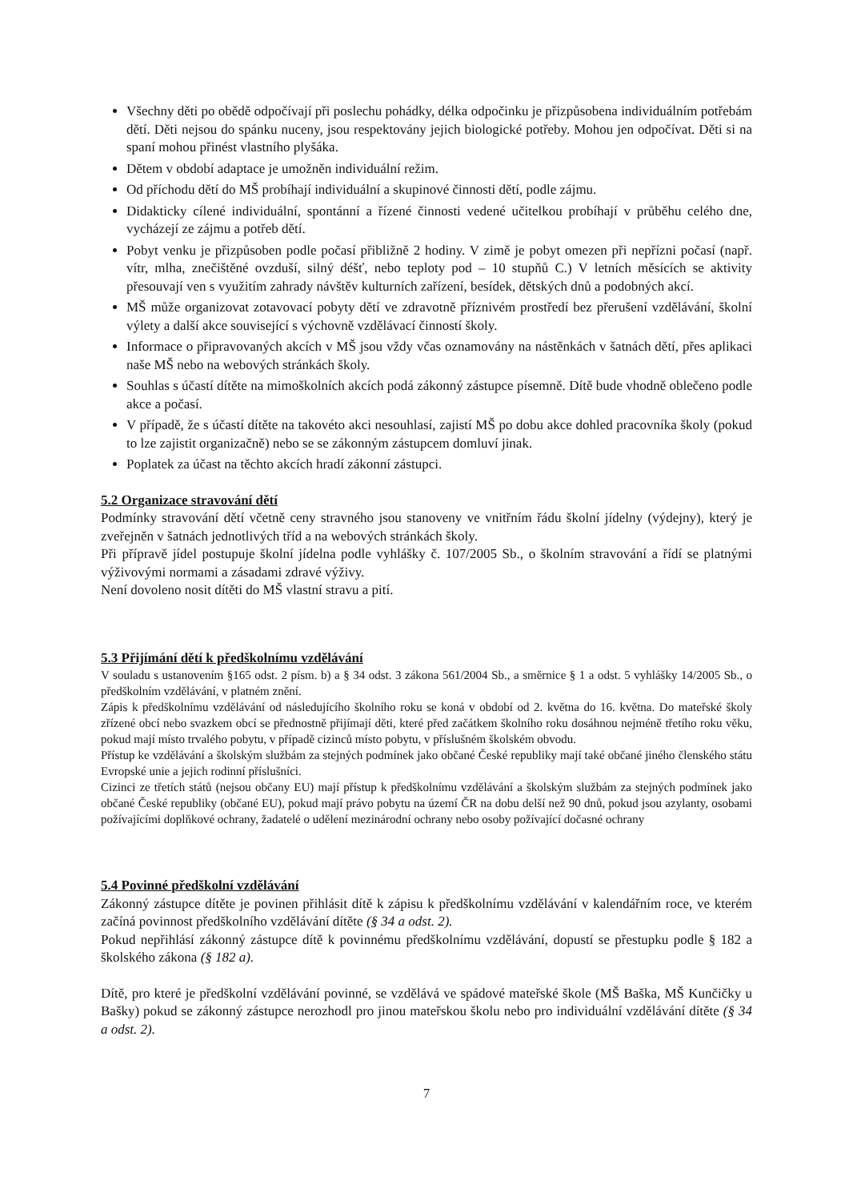Všechny děti po obědě odpočívají při poslechu pohádky, délka odpočinku je přizpůsobena individuálním potřebám dětí. Děti nejsou do spánku nuceny, jsou respektovány jejich biologické potřeby. Mohou jen odpočívat. Děti si na spaní mohou přinést vlastního plyšáka.
Dětem v období adaptace je umožněn individuální režim.
Od příchodu dětí do MŠ probíhají individuální a skupinové činnosti dětí, podle zájmu.
Didakticky cílené individuální, spontánní a řízené činnosti vedené učitelkou probíhají v průběhu celého dne, vycházejí ze zájmu a potřeb dětí.
Pobyt venku je přizpůsoben podle počasí přibližně 2 hodiny. V zimě je pobyt omezen při nepřízni počasí (např. vítr, mlha, znečištěné ovzduší, silný déšť, nebo teploty pod – 10 stupňů C.) V letních měsících se aktivity přesouvají ven s využitím zahrady návštěv kulturních zařízení, besídek, dětských dnů a podobných akcí.
MŠ může organizovat zotavovací pobyty dětí ve zdravotně příznivém prostředí bez přerušení vzdělávání, školní výlety a další akce související s výchovně vzdělávací činností školy.
Informace o připravovaných akcích v MŠ jsou vždy včas oznamovány na nástěnkách v šatnách dětí, přes aplikaci naše MŠ nebo na webových stránkách školy.
Souhlas s účastí dítěte na mimoškolních akcích podá zákonný zástupce písemně. Dítě bude vhodně oblečeno podle akce a počasí.
V případě, že s účastí dítěte na takovéto akci nesouhlasí, zajistí MŠ po dobu akce dohled pracovníka školy (pokud to lze zajistit organizačně) nebo se se zákonným zástupcem domluví jinak.
Poplatek za účast na těchto akcích hradí zákonní zástupci.
5.2 Organizace stravování dětí
Podmínky stravování dětí včetně ceny stravného jsou stanoveny ve vnitřním řádu školní jídelny (výdejny), který je zveřejněn v šatnách jednotlivých tříd a na webových stránkách školy.
Při přípravě jídel postupuje školní jídelna podle vyhlášky č. 107/2005 Sb., o školním stravování a řídí se platnými výživovými normami a zásadami zdravé výživy.
Není dovoleno nosit dítěti do MŠ vlastní stravu a pití.
5.3 Přijímání dětí k předškolnímu vzdělávání
V souladu s ustanovením §165 odst. 2 písm. b) a § 34 odst. 3 zákona 561/2004 Sb., a směrnice § 1 a odst. 5 vyhlášky 14/2005 Sb., o předškolním vzdělávání, v platném znění.
Zápis k předškolnímu vzdělávání od následujícího školního roku se koná v období od 2. května do 16. května. Do mateřské školy zřízené obcí nebo svazkem obcí se přednostně přijímají děti, které před začátkem školního roku dosáhnou nejméně třetího roku věku, pokud mají místo trvalého pobytu, v případě cizinců místo pobytu, v příslušném školském obvodu.
Přístup ke vzdělávání a školským službám za stejných podmínek jako občané České republiky mají také občané jiného členského státu Evropské unie a jejich rodinní příslušníci.
Cizinci ze třetích států (nejsou občany EU) mají přístup k předškolnímu vzdělávání a školským službám za stejných podmínek jako občané České republiky (občané EU), pokud mají právo pobytu na území ČR na dobu delší než 90 dnů, pokud jsou azylanty, osobami požívajícími doplňkové ochrany, žadatelé o udělení mezinárodní ochrany nebo osoby požívající dočasné ochrany
5.4 Povinné předškolní vzdělávání
Zákonný zástupce dítěte je povinen přihlásit dítě k zápisu k předškolnímu vzdělávání v kalendářním roce, ve kterém začíná povinnost předškolního vzdělávání dítěte (§ 34 a odst. 2).
Pokud nepřihlásí zákonný zástupce dítě k povinnému předškolnímu vzdělávání, dopustí se přestupku podle § 182 a školského zákona (§ 182 a).
Dítě, pro které je předškolní vzdělávání povinné, se vzdělává ve spádové mateřské škole (MŠ Baška, MŠ Kunčičky u Bašky) pokud se zákonný zástupce nerozhodl pro jinou mateřskou školu nebo pro individuální vzdělávání dítěte (§ 34 a odst. 2).
7